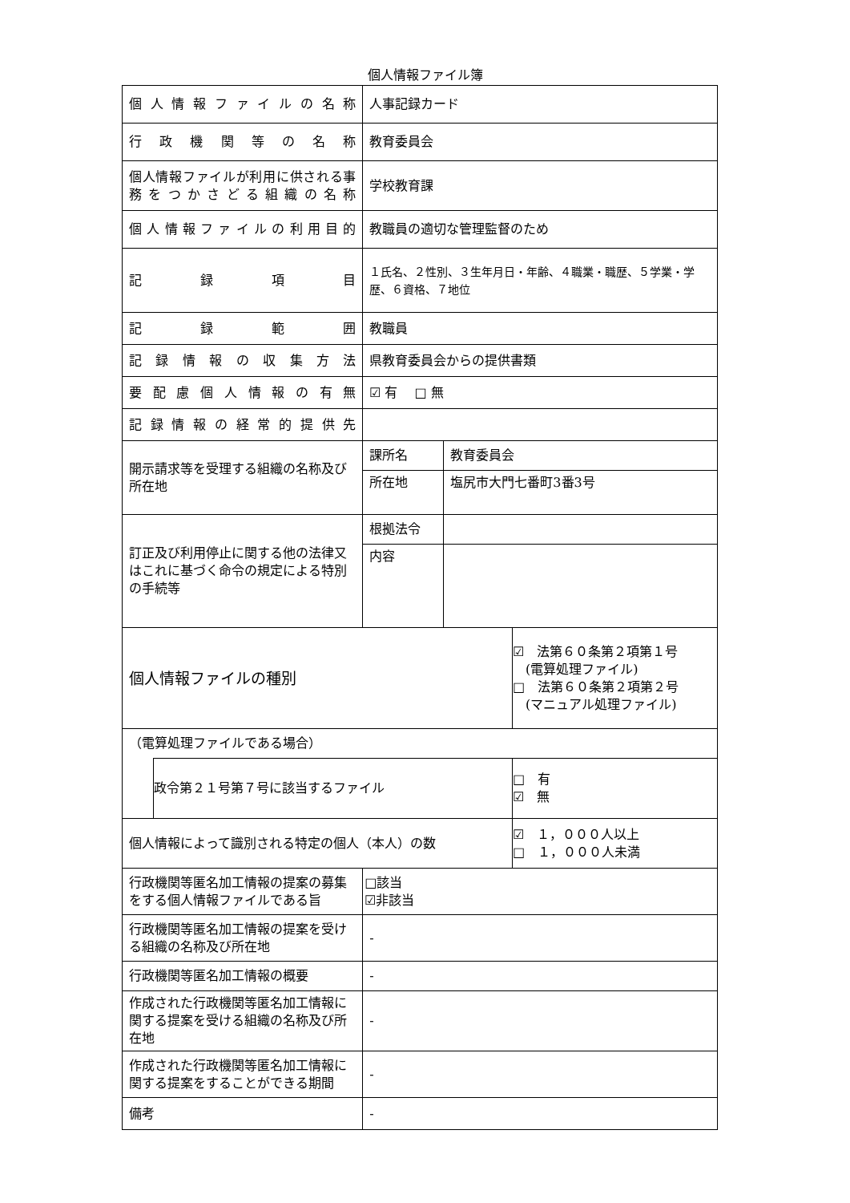個人情報ファイル簿
| 個人情報ファイルの名称 | | 人事記録カード | | |
| 行政機関等の名称 | | 教育委員会 | | |
| 個人情報ファイルが利用に供される事務をつかさどる組織の名称 | | 学校教育課 | | |
| 個人情報ファイルの利用目的 | | 教職員の適切な管理監督のため | | |
| 記録項目 | | １氏名、２性別、３生年月日・年齢、４職業・職歴、５学業・学歴、６資格、７地位 | | |
| 記録範囲 | | 教職員 | | |
| 記録情報の収集方法 | | 県教育委員会からの提供書類 | | |
| 要配慮個人情報の有無 | | ☑ 有 □ 無 | | |
| 記録情報の経常的提供先 | | | | |
| 開示請求等を受理する組織の名称及び所在地 | | 課所名 | 教育委員会 | |
| | | 所在地 | 塩尻市大門七番町3番3号 | |
| 訂正及び利用停止に関する他の法律又はこれに基づく命令の規定による特別の手続等 | | 根拠法令 | | |
| | | 内容 | | |
| 個人情報ファイルの種別 | | | | ☑ 法第６０条第２項第１号 (電算処理ファイル) □ 法第６０条第２項第２号 (マニュアル処理ファイル) |
| （電算処理ファイルである場合） | | | | |
| | 政令第２１号第７号に該当するファイル | | | □ 有 ☑ 無 |
| 個人情報によって識別される特定の個人（本人）の数 | | | | ☑ １，０００人以上 □ １，０００人未満 |
| 行政機関等匿名加工情報の提案の募集をする個人情報ファイルである旨 | | □該当 ☑非該当 | | |
| 行政機関等匿名加工情報の提案を受ける組織の名称及び所在地 | | - | | |
| 行政機関等匿名加工情報の概要 | | - | | |
| 作成された行政機関等匿名加工情報に関する提案を受ける組織の名称及び所在地 | | - | | |
| 作成された行政機関等匿名加工情報に関する提案をすることができる期間 | | - | | |
| 備考 | | - | | |